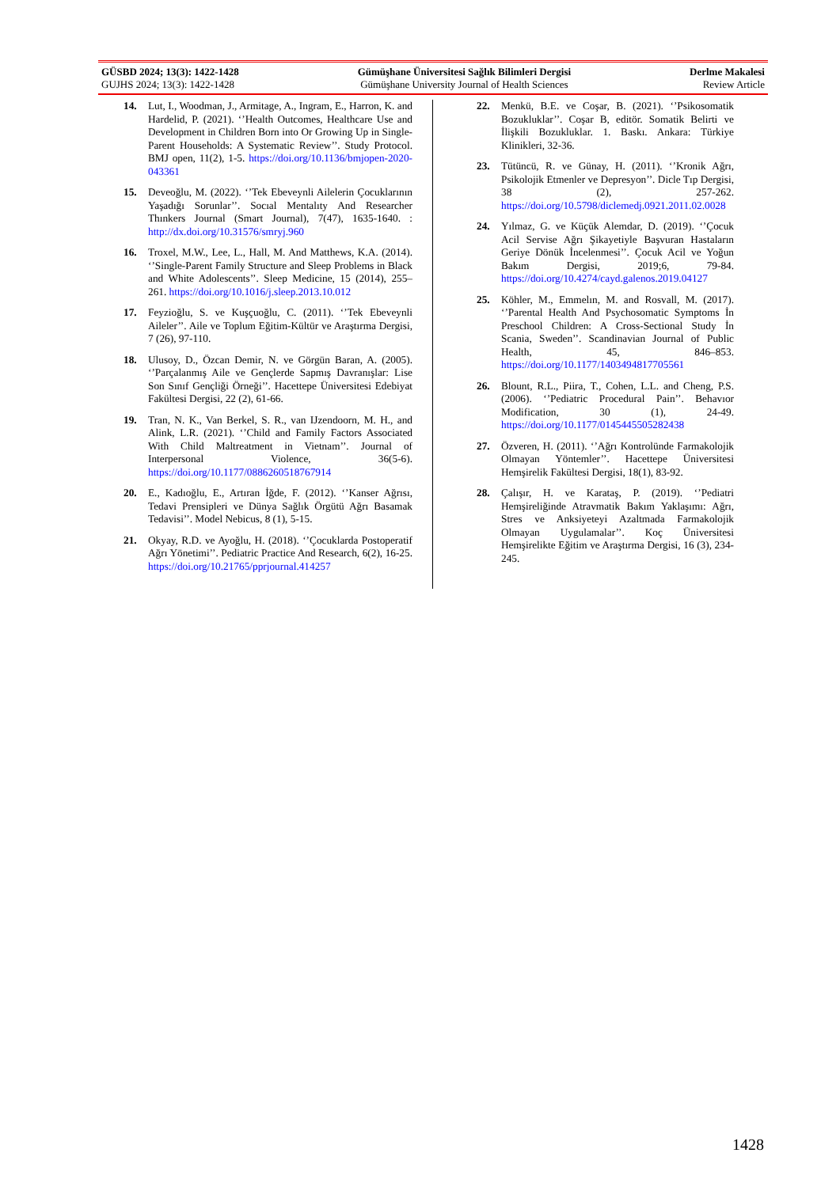GÜSBD 2024; 13(3): 1422-1428
GUJHS 2024; 13(3): 1422-1428
Gümüşhane Üniversitesi Sağlık Bilimleri Dergisi
Gümüşhane University Journal of Health Sciences
Derlme Makalesi
Review Article
14. Lut, I., Woodman, J., Armitage, A., Ingram, E., Harron, K. and Hardelid, P. (2021). ‘’Health Outcomes, Healthcare Use and Development in Children Born into Or Growing Up in Single-Parent Households: A Systematic Review’’. Study Protocol. BMJ open, 11(2), 1-5. https://doi.org/10.1136/bmjopen-2020-043361
15. Deveoğlu, M. (2022). ‘’Tek Ebeveynli Ailelerin Çocuklarının Yaşadığı Sorunlar’’. Socıal Mentalıty And Researcher Thınkers Journal (Smart Journal), 7(47), 1635-1640. : http://dx.doi.org/10.31576/smryj.960
16. Troxel, M.W., Lee, L., Hall, M. And Matthews, K.A. (2014). ‘’Single-Parent Family Structure and Sleep Problems in Black and White Adolescents’’. Sleep Medicine, 15 (2014), 255–261. https://doi.org/10.1016/j.sleep.2013.10.012
17. Feyzioğlu, S. ve Kuşçuoğlu, C. (2011). ‘’Tek Ebeveynli Aileler’’. Aile ve Toplum Eğitim-Kültür ve Araştırma Dergisi, 7 (26), 97-110.
18. Ulusoy, D., Özcan Demir, N. ve Görgün Baran, A. (2005). ‘’Parçalanmış Aile ve Gençlerde Sapmış Davranışlar: Lise Son Sınıf Gençliği Örneği’’. Hacettepe Üniversitesi Edebiyat Fakültesi Dergisi, 22 (2), 61-66.
19. Tran, N. K., Van Berkel, S. R., van IJzendoorn, M. H., and Alink, L.R. (2021). ‘’Child and Family Factors Associated With Child Maltreatment in Vietnam’’. Journal of Interpersonal Violence, 36(5-6). https://doi.org/10.1177/0886260518767914
20. E., Kadıoğlu, E., Artıran İğde, F. (2012). ‘’Kanser Ağrısı, Tedavi Prensipleri ve Dünya Sağlık Örgütü Ağrı Basamak Tedavisi’’. Model Nebicus, 8 (1), 5-15.
21. Okyay, R.D. ve Ayoğlu, H. (2018). ‘’Çocuklarda Postoperatif Ağrı Yönetimi’’. Pediatric Practice And Research, 6(2), 16-25. https://doi.org/10.21765/pprjournal.414257
22. Menkü, B.E. ve Coşar, B. (2021). ‘’Psikosomatik Bozukluklar’’. Coşar B, editör. Somatik Belirti ve İlişkili Bozukluklar. 1. Baskı. Ankara: Türkiye Klinikleri, 32-36.
23. Tütüncü, R. ve Günay, H. (2011). ‘’Kronik Ağrı, Psikolojik Etmenler ve Depresyon’’. Dicle Tıp Dergisi, 38 (2), 257-262. https://doi.org/10.5798/diclemedj.0921.2011.02.0028
24. Yılmaz, G. ve Küçük Alemdar, D. (2019). ‘’Çocuk Acil Servise Ağrı Şikayetiyle Başvuran Hastaların Geriye Dönük İncelenmesi’’. Çocuk Acil ve Yoğun Bakım Dergisi, 2019;6, 79-84. https://doi.org/10.4274/cayd.galenos.2019.04127
25. Köhler, M., Emmelın, M. and Rosvall, M. (2017). ‘’Parental Health And Psychosomatic Symptoms İn Preschool Children: A Cross-Sectional Study İn Scania, Sweden’’. Scandinavian Journal of Public Health, 45, 846–853. https://doi.org/10.1177/1403494817705561
26. Blount, R.L., Piira, T., Cohen, L.L. and Cheng, P.S. (2006). ‘’Pediatric Procedural Pain’’. Behavıor Modification, 30 (1), 24-49. https://doi.org/10.1177/0145445505282438
27. Özveren, H. (2011). ‘’Ağrı Kontrolünde Farmakolojik Olmayan Yöntemler’’. Hacettepe Üniversitesi Hemşirelik Fakültesi Dergisi, 18(1), 83-92.
28. Çalışır, H. ve Karataş, P. (2019). ‘’Pediatri Hemşireliğinde Atravmatik Bakım Yaklaşımı: Ağrı, Stres ve Anksiyeteyi Azaltmada Farmakolojik Olmayan Uygulamalar’’. Koç Üniversitesi Hemşirelikte Eğitim ve Araştırma Dergisi, 16 (3), 234-245.
1428